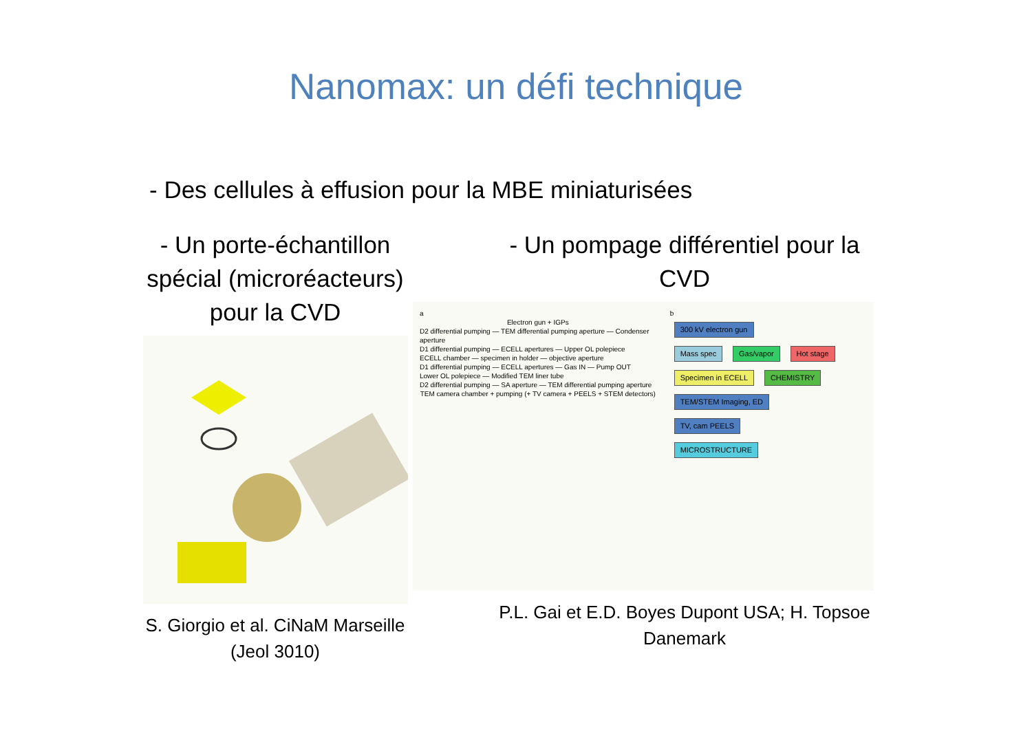Nanomax: un défi technique
- Des cellules à effusion pour la MBE miniaturisées
- Un porte-échantillon spécial (microréacteurs) pour la CVD
S. Giorgio et al. CiNaM Marseille (Jeol 3010)
- Un pompage différentiel pour la CVD
a
Electron gun + IGPs
D2 differential pumping — TEM differential pumping aperture — Condenser aperture
D1 differential pumping — ECELL apertures — Upper OL polepiece
ECELL chamber — specimen in holder — objective aperture
D1 differential pumping — ECELL apertures — Gas IN — Pump OUT
Lower OL polepiece — Modified TEM liner tube
D2 differential pumping — SA aperture — TEM differential pumping aperture
TEM camera chamber + pumping (+ TV camera + PEELS + STEM detectors)
b
300 kV electron gun
Mass spec Gas/vapor Hot stage
Specimen in ECELL CHEMISTRY
TEM/STEM Imaging, ED
TV, cam PEELS
MICROSTRUCTURE
P.L. Gai et E.D. Boyes Dupont USA; H. Topsoe Danemark